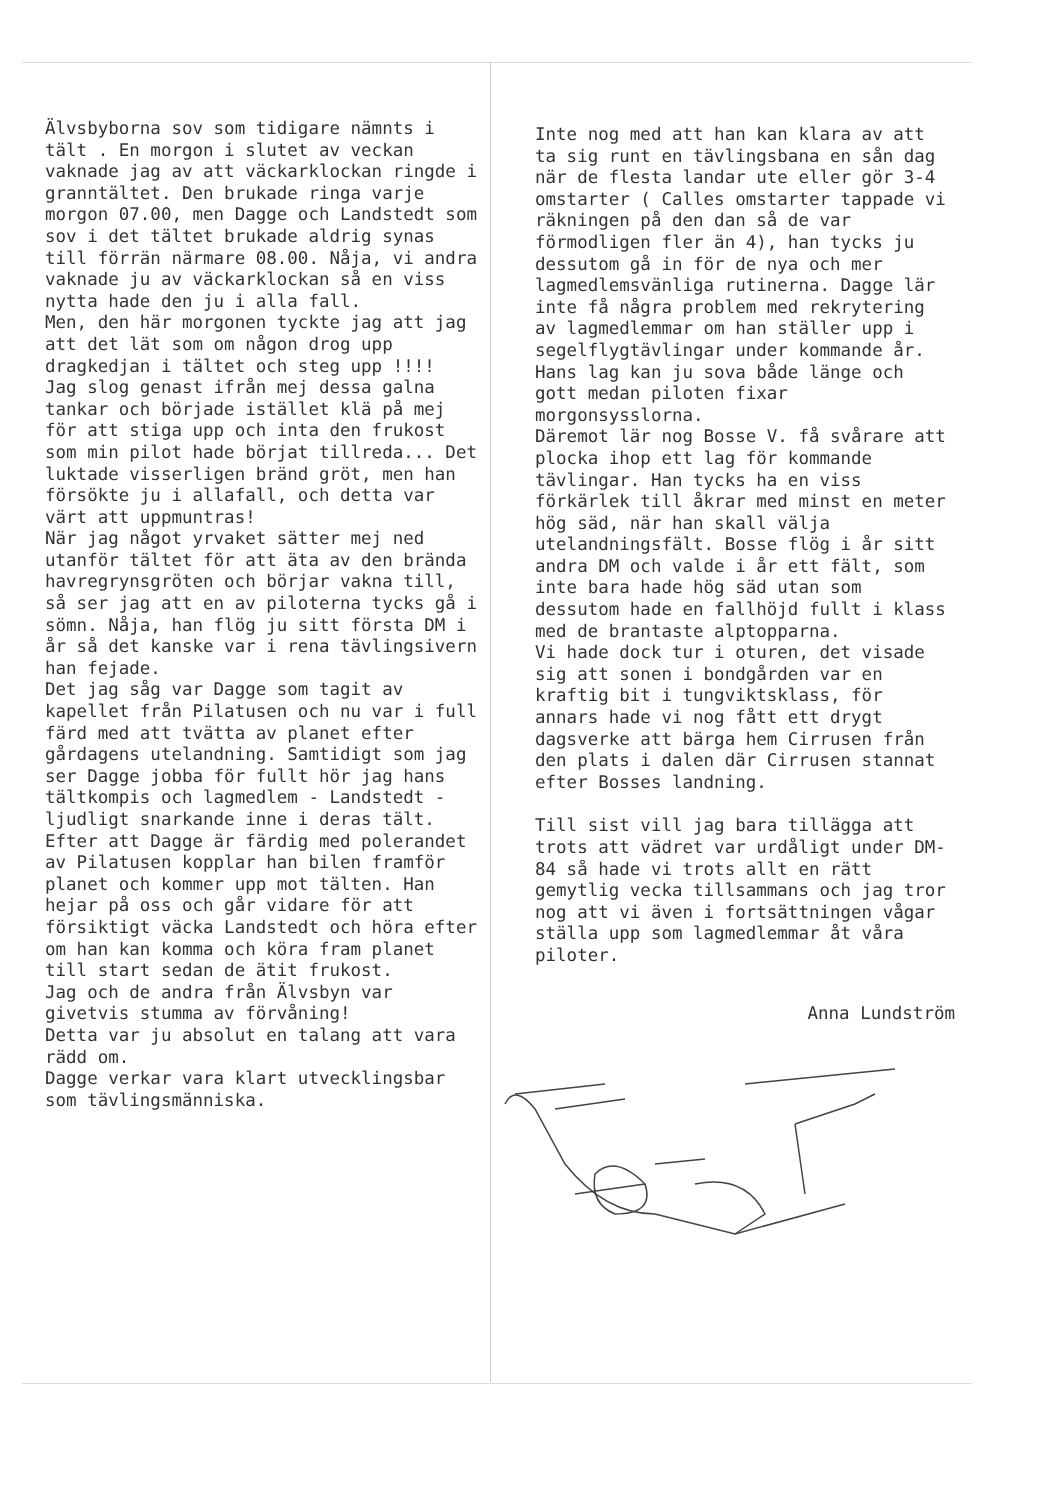Älvsbyborna sov som tidigare nämnts i tält . En morgon i slutet av veckan vaknade jag av att väckarklockan ringde i granntältet. Den brukade ringa varje morgon 07.00, men Dagge och Landstedt som sov i det tältet brukade aldrig synas till förrän närmare 08.00. Nåja, vi andra vaknade ju av väckarklockan så en viss nytta hade den ju i alla fall.
Men, den här morgonen tyckte jag att jag att det lät som om någon drog upp dragkedjan i tältet och steg upp !!!!
Jag slog genast ifrån mej dessa galna tankar och började istället klä på mej för att stiga upp och inta den frukost som min pilot hade börjat tillreda... Det luktade visserligen bränd gröt, men han försökte ju i allafall, och detta var värt att uppmuntras!
När jag något yrvaket sätter mej ned utanför tältet för att äta av den brända havregrynsgröten och börjar vakna till, så ser jag att en av piloterna tycks gå i sömn. Nåja, han flög ju sitt första DM i år så det kanske var i rena tävlingsivern han fejade.
Det jag såg var Dagge som tagit av kapellet från Pilatusen och nu var i full färd med att tvätta av planet efter gårdagens utelandning. Samtidigt som jag ser Dagge jobba för fullt hör jag hans tältkompis och lagmedlem - Landstedt - ljudligt snarkande inne i deras tält. Efter att Dagge är färdig med polerandet av Pilatusen kopplar han bilen framför planet och kommer upp mot tälten. Han hejar på oss och går vidare för att försiktigt väcka Landstedt och höra efter om han kan komma och köra fram planet till start sedan de ätit frukost.
Jag och de andra från Älvsbyn var givetvis stumma av förvåning!
Detta var ju absolut en talang att vara rädd om.
Dagge verkar vara klart utvecklingsbar som tävlingsmänniska.
Inte nog med att han kan klara av att ta sig runt en tävlingsbana en sån dag när de flesta landar ute eller gör 3-4 omstarter ( Calles omstarter tappade vi räkningen på den dan så de var förmodligen fler än 4), han tycks ju dessutom gå in för de nya och mer lagmedlemsvänliga rutinerna. Dagge lär inte få några problem med rekrytering av lagmedlemmar om han ställer upp i segelflygtävlingar under kommande år. Hans lag kan ju sova både länge och gott medan piloten fixar morgonsysslorna.
Däremot lär nog Bosse V. få svårare att plocka ihop ett lag för kommande tävlingar. Han tycks ha en viss förkärlek till åkrar med minst en meter hög säd, när han skall välja utelandningsfält. Bosse flög i år sitt andra DM och valde i år ett fält, som inte bara hade hög säd utan som dessutom hade en fallhöjd fullt i klass med de brantaste alptopparna.
Vi hade dock tur i oturen, det visade sig att sonen i bondgården var en kraftig bit i tungviktsklass, för annars hade vi nog fått ett drygt dagsverke att bärga hem Cirrusen från den plats i dalen där Cirrusen stannat efter Bosses landning.
Till sist vill jag bara tillägga att trots att vädret var urdåligt under DM-84 så hade vi trots allt en rätt gemytlig vecka tillsammans och jag tror nog att vi även i fortsättningen vågar ställa upp som lagmedlemmar åt våra piloter.
Anna Lundström